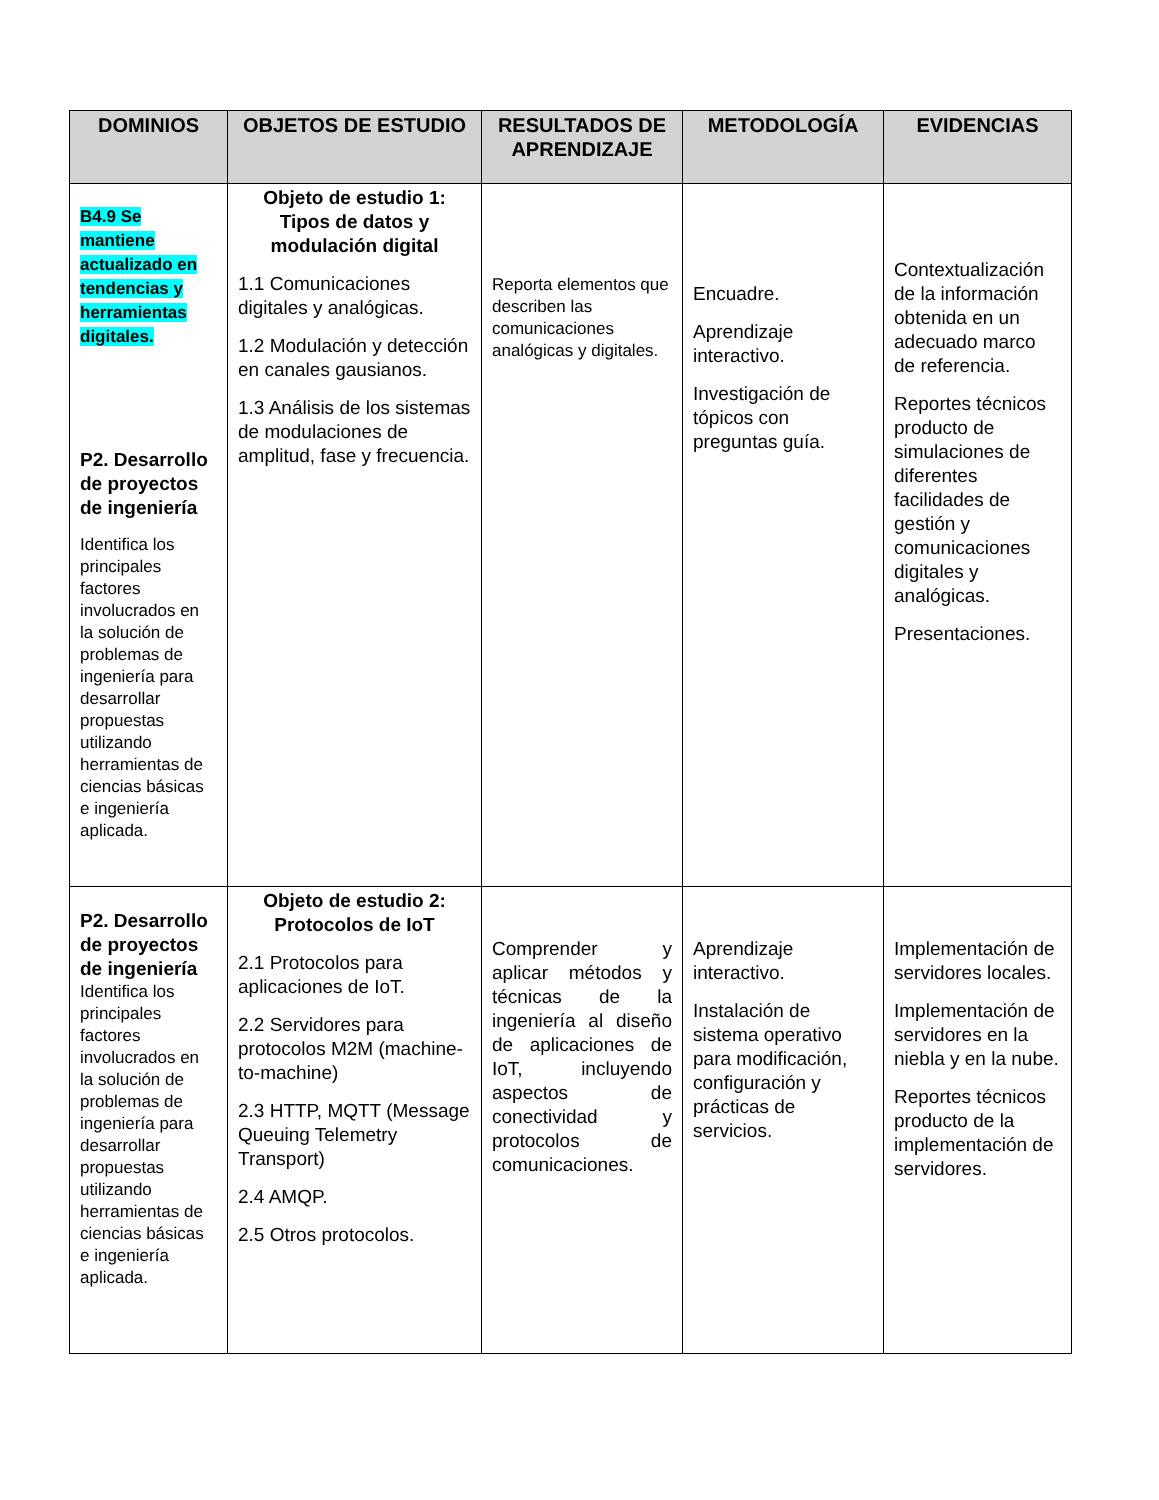| DOMINIOS | OBJETOS DE ESTUDIO | RESULTADOS DE APRENDIZAJE | METODOLOGÍA | EVIDENCIAS |
| --- | --- | --- | --- | --- |
| B4.9 Se mantiene actualizado en tendencias y herramientas digitales. P2. Desarrollo de proyectos de ingeniería Identifica los principales factores involucrados en la solución de problemas de ingeniería para desarrollar propuestas utilizando herramientas de ciencias básicas e ingeniería aplicada. | Objeto de estudio 1: Tipos de datos y modulación digital 1.1 Comunicaciones digitales y analógicas. 1.2 Modulación y detección en canales gausianos. 1.3 Análisis de los sistemas de modulaciones de amplitud, fase y frecuencia. | Reporta elementos que describen las comunicaciones analógicas y digitales. | Encuadre. Aprendizaje interactivo. Investigación de tópicos con preguntas guía. | Contextualización de la información obtenida en un adecuado marco de referencia. Reportes técnicos producto de simulaciones de diferentes facilidades de gestión y comunicaciones digitales y analógicas. Presentaciones. |
| P2. Desarrollo de proyectos de ingeniería Identifica los principales factores involucrados en la solución de problemas de ingeniería para desarrollar propuestas utilizando herramientas de ciencias básicas e ingeniería aplicada. | Objeto de estudio 2: Protocolos de IoT 2.1 Protocolos para aplicaciones de IoT. 2.2 Servidores para protocolos M2M (machine-to-machine) 2.3 HTTP, MQTT (Message Queuing Telemetry Transport) 2.4 AMQP. 2.5 Otros protocolos. | Comprender y aplicar métodos y técnicas de la ingeniería al diseño de aplicaciones de IoT, incluyendo aspectos de conectividad y protocolos de comunicaciones. | Aprendizaje interactivo. Instalación de sistema operativo para modificación, configuración y prácticas de servicios. | Implementación de servidores locales. Implementación de servidores en la niebla y en la nube. Reportes técnicos producto de la implementación de servidores. |